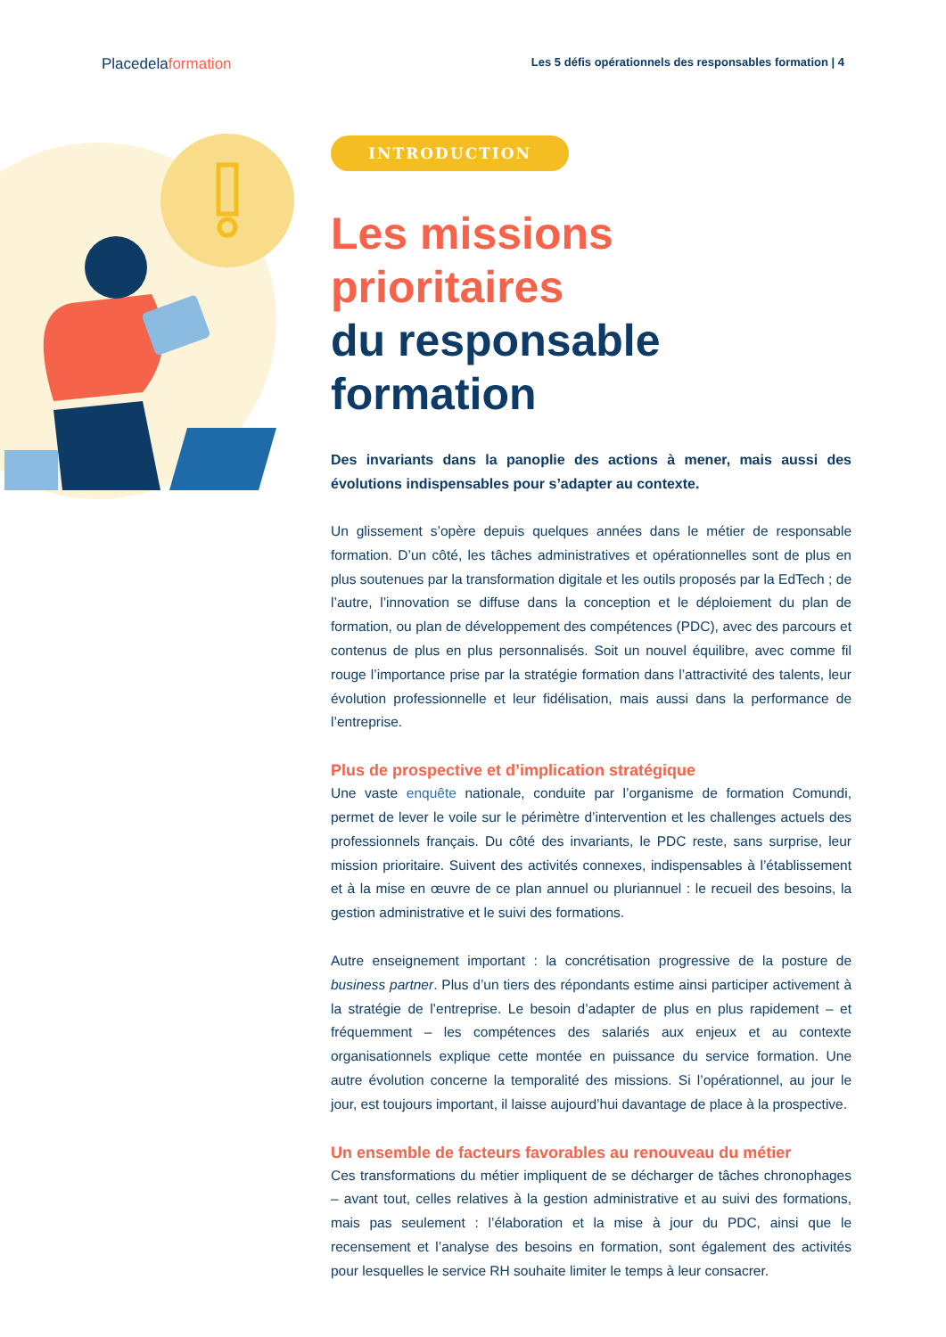Placedelaformation
Les 5 défis opérationnels des responsables formation | 4
INTRODUCTION
Les missions prioritaires
du responsable formation
Des invariants dans la panoplie des actions à mener, mais aussi des évolutions indispensables pour s’adapter au contexte.
Un glissement s’opère depuis quelques années dans le métier de responsable formation. D’un côté, les tâches administratives et opérationnelles sont de plus en plus soutenues par la transformation digitale et les outils proposés par la EdTech ; de l’autre, l’innovation se diffuse dans la conception et le déploiement du plan de formation, ou plan de développement des compétences (PDC), avec des parcours et contenus de plus en plus personnalisés. Soit un nouvel équilibre, avec comme fil rouge l’importance prise par la stratégie formation dans l’attractivité des talents, leur évolution professionnelle et leur fidélisation, mais aussi dans la performance de l’entreprise.
Plus de prospective et d’implication stratégique
Une vaste enquête nationale, conduite par l’organisme de formation Comundi, permet de lever le voile sur le périmètre d’intervention et les challenges actuels des professionnels français. Du côté des invariants, le PDC reste, sans surprise, leur mission prioritaire. Suivent des activités connexes, indispensables à l’établissement et à la mise en œuvre de ce plan annuel ou pluriannuel : le recueil des besoins, la gestion administrative et le suivi des formations.
Autre enseignement important : la concrétisation progressive de la posture de business partner. Plus d’un tiers des répondants estime ainsi participer activement à la stratégie de l’entreprise. Le besoin d’adapter de plus en plus rapidement – et fréquemment – les compétences des salariés aux enjeux et au contexte organisationnels explique cette montée en puissance du service formation. Une autre évolution concerne la temporalité des missions. Si l’opérationnel, au jour le jour, est toujours important, il laisse aujourd’hui davantage de place à la prospective.
Un ensemble de facteurs favorables au renouveau du métier
Ces transformations du métier impliquent de se décharger de tâches chronophages – avant tout, celles relatives à la gestion administrative et au suivi des formations, mais pas seulement : l’élaboration et la mise à jour du PDC, ainsi que le recensement et l’analyse des besoins en formation, sont également des activités pour lesquelles le service RH souhaite limiter le temps à leur consacrer.